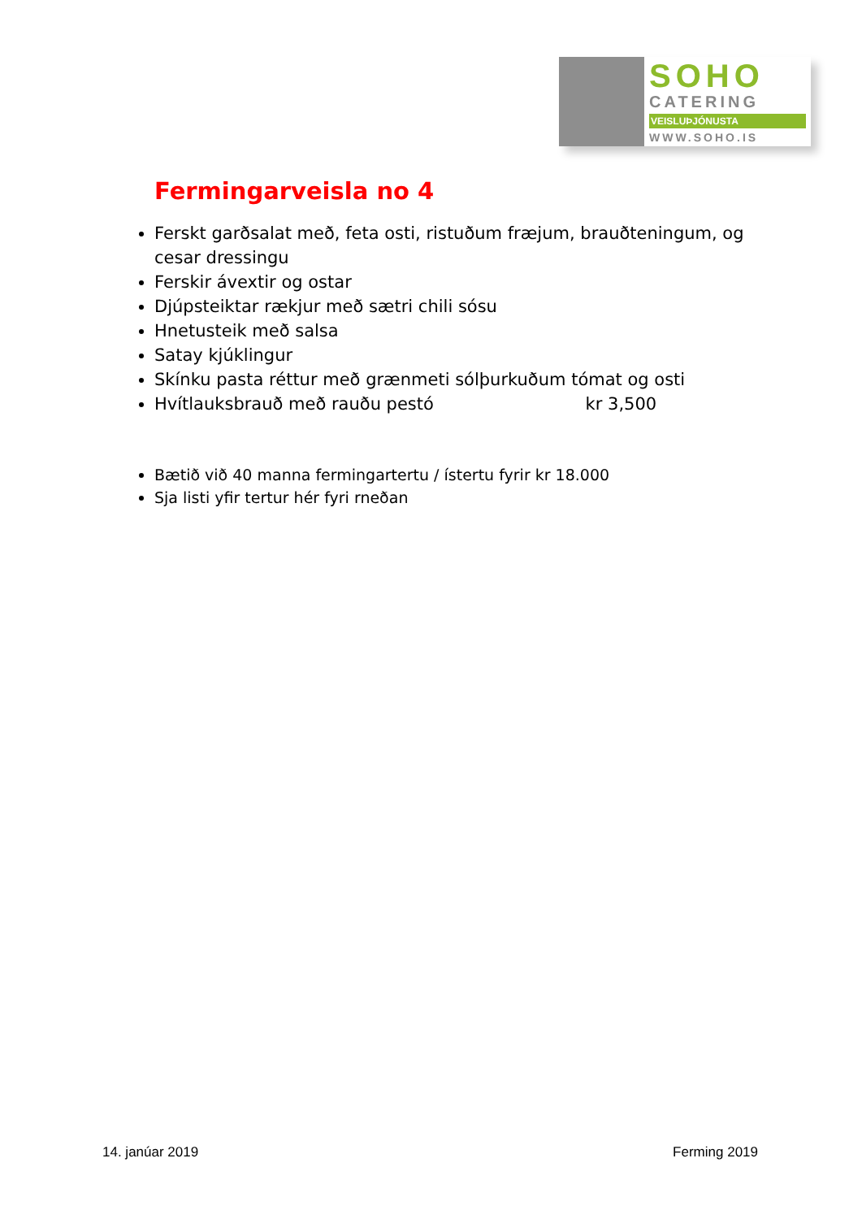SOHO
CATERING
VEISLUÞJÓNUSTA
WWW.SOHO.IS
Fermingarveisla no 4
Ferskt garðsalat með, feta osti, ristuðum fræjum, brauðteningum, og cesar dressingu
Ferskir ávextir og ostar
Djúpsteiktar rækjur með sætri chili sósu
Hnetusteik með salsa
Satay kjúklingur
Skínku pasta réttur með grænmeti sólþurkuðum tómat og osti
Hvítlauksbrauð með rauðu pestó kr 3,500
Bætið við 40 manna fermingartertu / ístertu fyrir kr 18.000
Sja listi yfir tertur hér fyri rneðan
14. janúar 2019 Ferming 2019